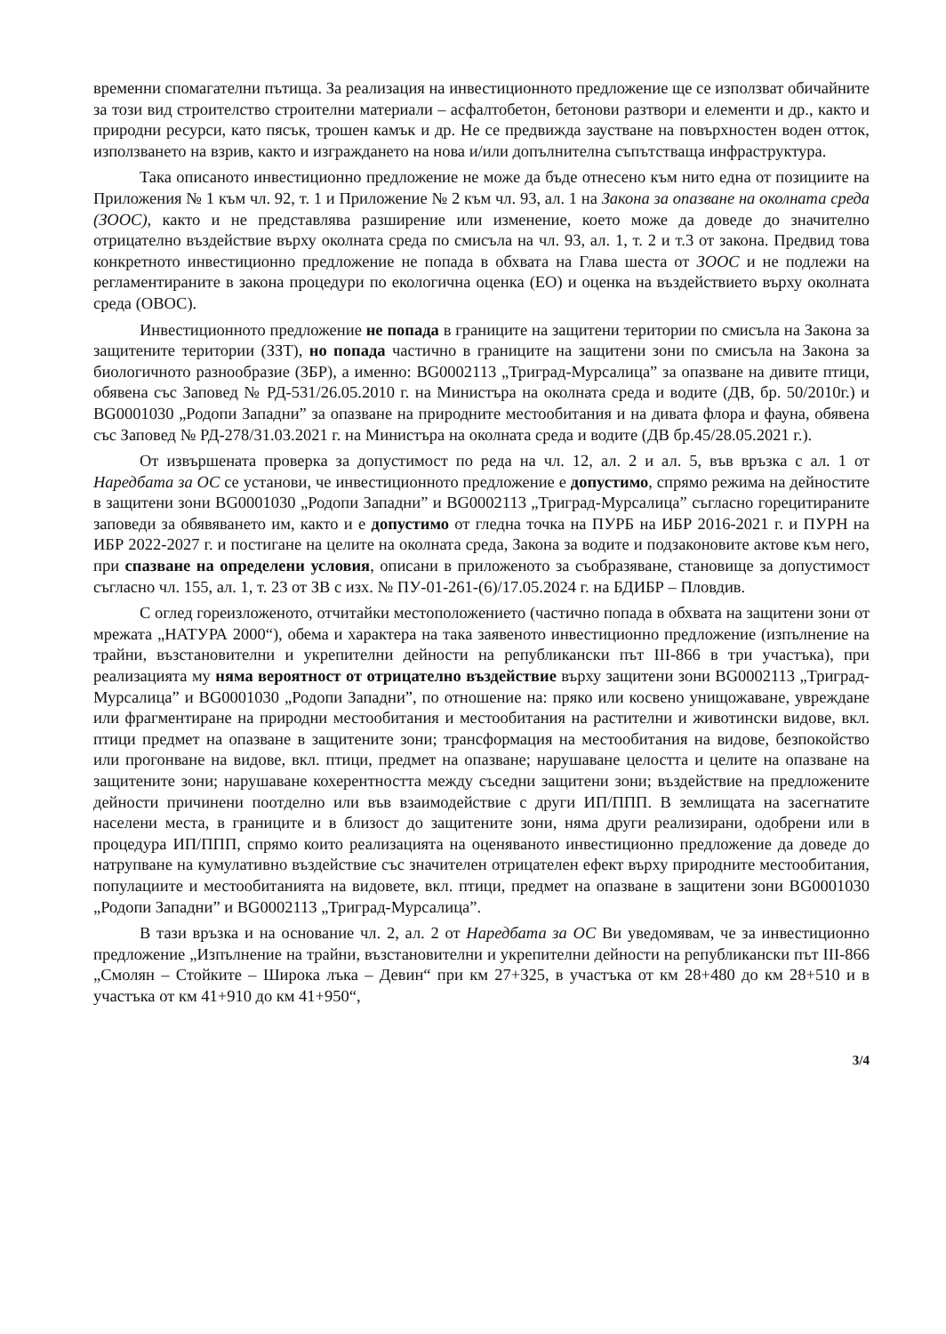временни спомагателни пътища. За реализация на инвестиционното предложение ще се използват обичайните за този вид строителство строителни материали – асфалтобетон, бетонови разтвори и елементи и др., както и природни ресурси, като пясък, трошен камък и др. Не се предвижда заустване на повърхностен воден отток, използването на взрив, както и изграждането на нова и/или допълнителна съпътстваща инфраструктура.
Така описаното инвестиционно предложение не може да бъде отнесено към нито една от позициите на Приложения № 1 към чл. 92, т. 1 и Приложение № 2 към чл. 93, ал. 1 на Закона за опазване на околната среда (ЗООС), както и не представлява разширение или изменение, което може да доведе до значително отрицателно въздействие върху околната среда по смисъла на чл. 93, ал. 1, т. 2 и т.3 от закона. Предвид това конкретното инвестиционно предложение не попада в обхвата на Глава шеста от ЗООС и не подлежи на регламентираните в закона процедури по екологична оценка (ЕО) и оценка на въздействието върху околната среда (ОВОС).
Инвестиционното предложение не попада в границите на защитени територии по смисъла на Закона за защитените територии (ЗЗТ), но попада частично в границите на защитени зони по смисъла на Закона за биологичното разнообразие (ЗБР), а именно: BG0002113 „Триград-Мурсалица” за опазване на дивите птици, обявена със Заповед № РД-531/26.05.2010 г. на Министъра на околната среда и водите (ДВ, бр. 50/2010г.) и BG0001030 „Родопи Западни” за опазване на природните местообитания и на дивата флора и фауна, обявена със Заповед № РД-278/31.03.2021 г. на Министъра на околната среда и водите (ДВ бр.45/28.05.2021 г.).
От извършената проверка за допустимост по реда на чл. 12, ал. 2 и ал. 5, във връзка с ал. 1 от Наредбата за ОС се установи, че инвестиционното предложение е допустимо, спрямо режима на дейностите в защитени зони BG0001030 „Родопи Западни” и BG0002113 „Триград-Мурсалица” съгласно горецитираните заповеди за обявяването им, както и е допустимо от гледна точка на ПУРБ на ИБР 2016-2021 г. и ПУРН на ИБР 2022-2027 г. и постигане на целите на околната среда, Закона за водите и подзаконовите актове към него, при спазване на определени условия, описани в приложеното за съобразяване, становище за допустимост съгласно чл. 155, ал. 1, т. 23 от ЗВ с изх. № ПУ-01-261-(6)/17.05.2024 г. на БДИБР – Пловдив.
С оглед гореизложеното, отчитайки местоположението (частично попада в обхвата на защитени зони от мрежата „НАТУРА 2000“), обема и характера на така заявеното инвестиционно предложение (изпълнение на трайни, възстановителни и укрепителни дейности на републикански път III-866 в три участъка), при реализацията му няма вероятност от отрицателно въздействие върху защитени зони BG0002113 „Триград-Мурсалица” и BG0001030 „Родопи Западни”, по отношение на: пряко или косвено унищожаване, увреждане или фрагментиране на природни местообитания и местообитания на растителни и животински видове, вкл. птици предмет на опазване в защитените зони; трансформация на местообитания на видове, безпокойство или прогонване на видове, вкл. птици, предмет на опазване; нарушаване целостта и целите на опазване на защитените зони; нарушаване кохерентността между съседни защитени зони; въздействие на предложените дейности причинени поотделно или във взаимодействие с други ИП/ППП. В землищата на засегнатите населени места, в границите и в близост до защитените зони, няма други реализирани, одобрени или в процедура ИП/ППП, спрямо които реализацията на оценяваното инвестиционно предложение да доведе до натрупване на кумулативно въздействие със значителен отрицателен ефект върху природните местообитания, популациите и местообитанията на видовете, вкл. птици, предмет на опазване в защитени зони BG0001030 „Родопи Западни” и BG0002113 „Триград-Мурсалица”.
В тази връзка и на основание чл. 2, ал. 2 от Наредбата за ОС Ви уведомявам, че за инвестиционно предложение „Изпълнение на трайни, възстановителни и укрепителни дейности на републикански път III-866 „Смолян – Стойките – Широка лъка – Девин“ при км 27+325, в участъка от км 28+480 до км 28+510 и в участъка от км 41+910 до км 41+950“,
3/4